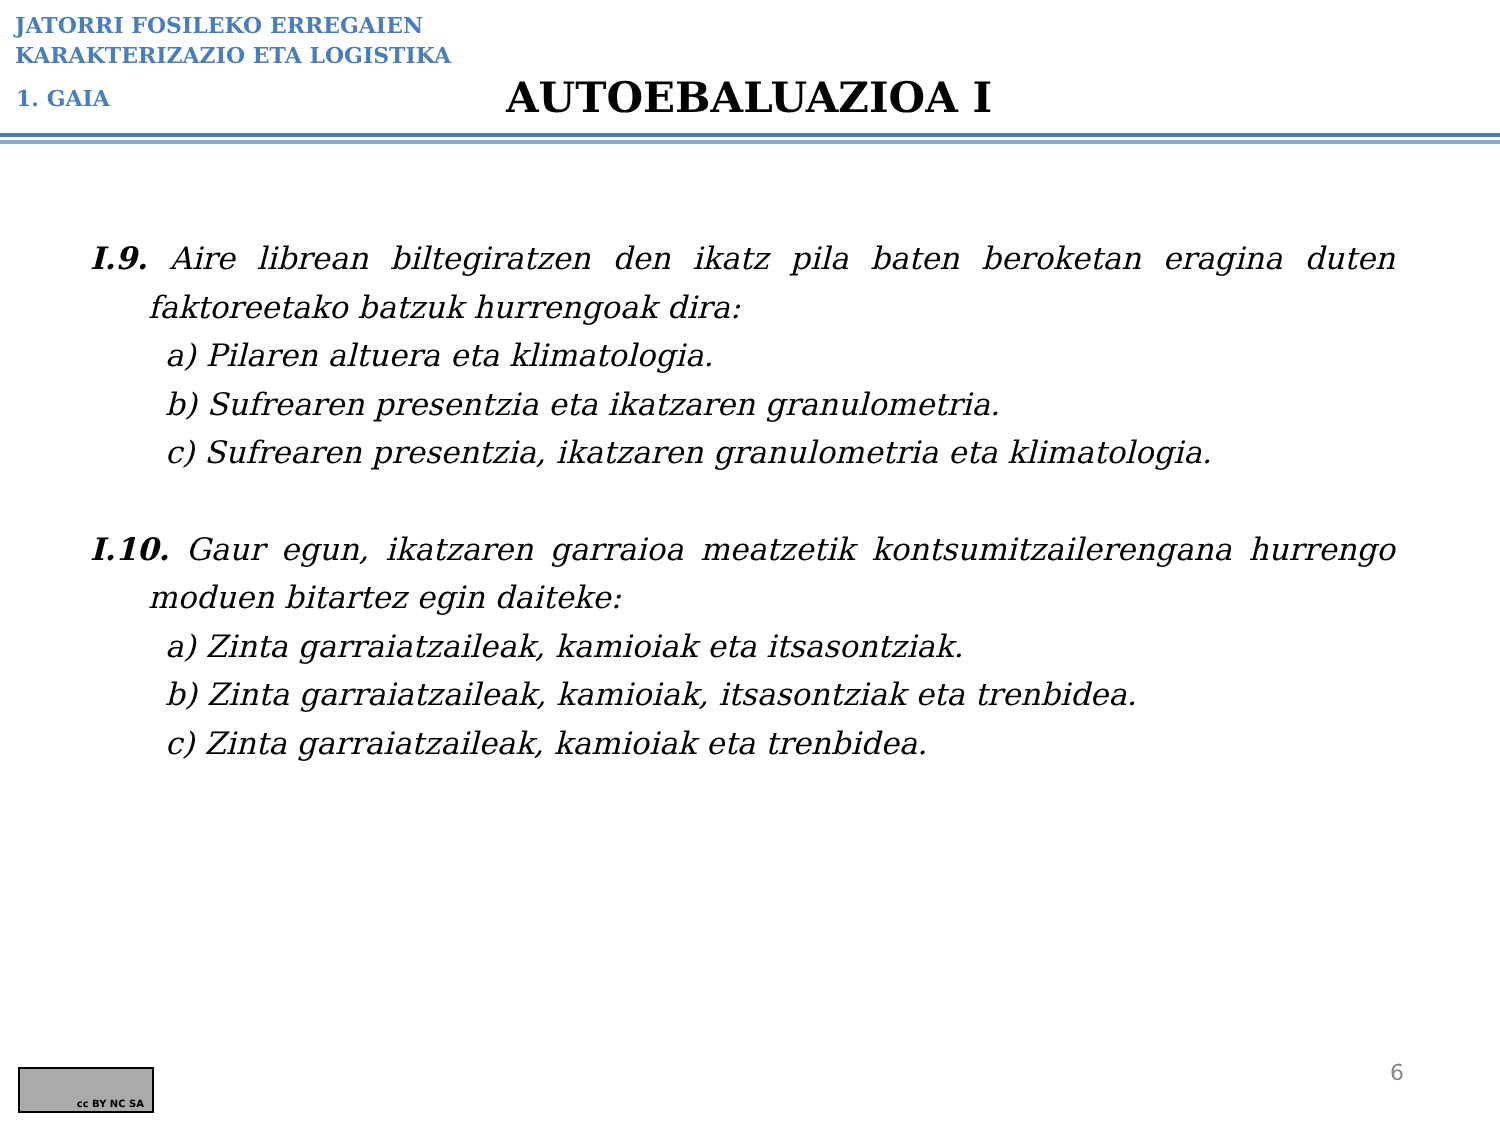JATORRI FOSILEKO ERREGAIEN
KARAKTERIZAZIO ETA LOGISTIKA
1. GAIA
AUTOEBALUAZIOA I
I.9. Aire librean biltegiratzen den ikatz pila baten beroketan eragina duten faktoreetako batzuk hurrengoak dira:
a) Pilaren altuera eta klimatologia.
b) Sufrearen presentzia eta ikatzaren granulometria.
c) Sufrearen presentzia, ikatzaren granulometria eta klimatologia.
I.10. Gaur egun, ikatzaren garraioa meatzetik kontsumitzailerengana hurrengo moduen bitartez egin daiteke:
a) Zinta garraiatzaileak, kamioiak eta itsasontziak.
b) Zinta garraiatzaileak, kamioiak, itsasontziak eta trenbidea.
c) Zinta garraiatzaileak, kamioiak eta trenbidea.
cc BY NC SA
6